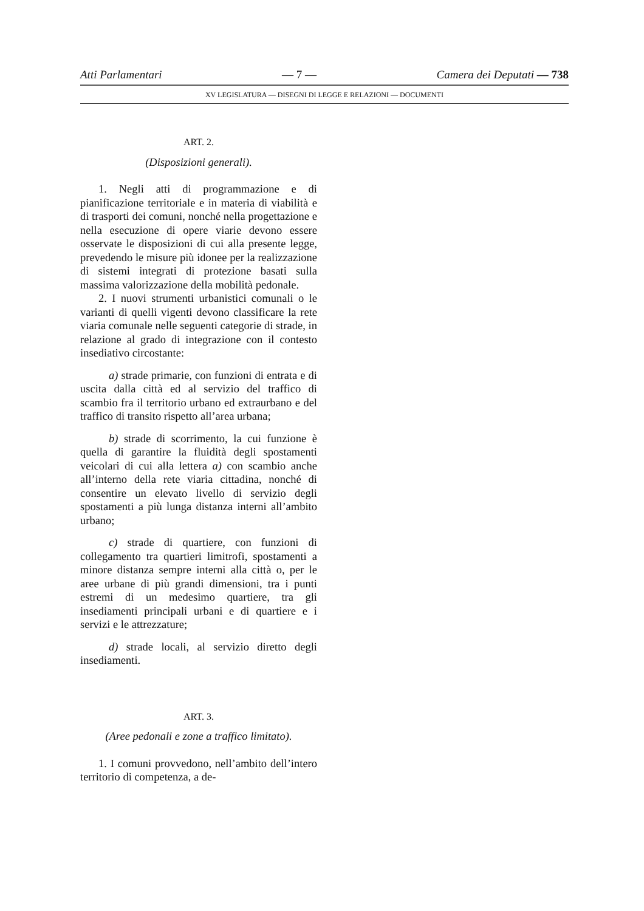Atti Parlamentari — 7 — Camera dei Deputati — 738
XV LEGISLATURA — DISEGNI DI LEGGE E RELAZIONI — DOCUMENTI
ART. 2.
(Disposizioni generali).
1. Negli atti di programmazione e di pianificazione territoriale e in materia di viabilità e di trasporti dei comuni, nonché nella progettazione e nella esecuzione di opere viarie devono essere osservate le disposizioni di cui alla presente legge, prevedendo le misure più idonee per la realizzazione di sistemi integrati di protezione basati sulla massima valorizzazione della mobilità pedonale.
2. I nuovi strumenti urbanistici comunali o le varianti di quelli vigenti devono classificare la rete viaria comunale nelle seguenti categorie di strade, in relazione al grado di integrazione con il contesto insediativo circostante:
a) strade primarie, con funzioni di entrata e di uscita dalla città ed al servizio del traffico di scambio fra il territorio urbano ed extraurbano e del traffico di transito rispetto all’area urbana;
b) strade di scorrimento, la cui funzione è quella di garantire la fluidità degli spostamenti veicolari di cui alla lettera a) con scambio anche all’interno della rete viaria cittadina, nonché di consentire un elevato livello di servizio degli spostamenti a più lunga distanza interni all’ambito urbano;
c) strade di quartiere, con funzioni di collegamento tra quartieri limitrofi, spostamenti a minore distanza sempre interni alla città o, per le aree urbane di più grandi dimensioni, tra i punti estremi di un medesimo quartiere, tra gli insediamenti principali urbani e di quartiere e i servizi e le attrezzature;
d) strade locali, al servizio diretto degli insediamenti.
ART. 3.
(Aree pedonali e zone a traffico limitato).
1. I comuni provvedono, nell’ambito dell’intero territorio di competenza, a de-